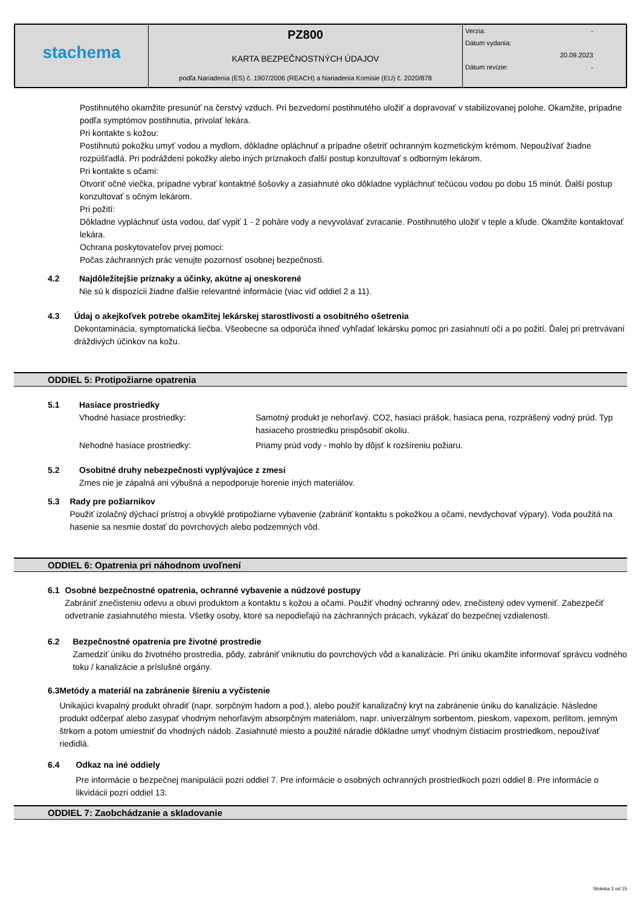| stachema | PZ800 KARTA BEZPEČNOSTNÝCH ÚDAJOV podľa Nariadenia (ES) č. 1907/2006 (REACH) a Nariadenia Komisie (EU) č. 2020/878 | Verzia: - Dátum vydania: 20.09.2023 Dátum revízie: - |
Postihnutého okamžite presunúť na čerstvý vzduch. Pri bezvedomí postihnutého uložiť a dopravovať v stabilizovanej polohe. Okamžite, prípadne podľa symptómov postihnutia, privolať lekára.
Pri kontakte s kožou:
Postihnutú pokožku umyť vodou a mydlom, dôkladne opláchnuť a prípadne ošetriť ochranným kozmetickým krémom. Nepoužívať žiadne rozpúšťadlá. Pri podráždení pokožky alebo iných príznakoch ďalší postup konzultovať s odborným lekárom.
Pri kontakte s očami:
Otvoriť očné viečka, prípadne vybrať kontaktné šošovky a zasiahnuté oko dôkladne vypláchnuť tečúcou vodou po dobu 15 minút. Ďalší postup konzultovať s očným lekárom.
Pri požití:
Dôkladne vypláchnuť ústa vodou, dať vypiť 1 - 2 poháre vody a nevyvolávať zvracanie. Postihnutého uložiť v teple a kľude. Okamžite kontaktovať lekára.
Ochrana poskytovateľov prvej pomoci:
Počas záchranných prác venujte pozornosť osobnej bezpečnosti.
4.2 Najdôležitejšie príznaky a účinky, akútne aj oneskorené
Nie sú k dispozícii žiadne ďalšie relevantné informácie (viac viď oddiel 2 a 11).
4.3 Údaj o akejkoľvek potrebe okamžitej lekárskej starostlivosti a osobitného ošetrenia
Dekontaminácia, symptomatická liečba. Všeobecne sa odporúča ihneď vyhľadať lekársku pomoc pri zasiahnutí očí a po požití. Ďalej pri pretrvávaní dráždivých účinkov na kožu.
ODDIEL 5: Protipožiarne opatrenia
5.1 Hasiace prostriedky
Vhodné hasiace prostriedky: Samotný produkt je nehorľavý. CO2, hasiaci prášok, hasiaca pena, rozprášený vodný prúd. Typ hasiaceho prostriedku prispôsobiť okoliu.
Nehodné hasiace prostriedky: Priamy prúd vody - mohlo by dôjsť k rozšíreniu požiaru.
5.2 Osobitné druhy nebezpečnosti vyplývajúce z zmesi
Zmes nie je zápalná ani výbušná a nepodporuje horenie iných materiálov.
5.3 Rady pre požiarnikov
Použiť izolačný dýchací prístroj a obvyklé protipožiarne vybavenie (zabrániť kontaktu s pokožkou a očami, nevdychovať výpary). Voda použitá na hasenie sa nesmie dostať do povrchových alebo podzemných vôd.
ODDIEL 6: Opatrenia pri náhodnom uvoľnení
6.1 Osobné bezpečnostné opatrenia, ochranné vybavenie a núdzové postupy
Zabrániť znečisteniu odevu a obuvi produktom a kontaktu s kožou a očami. Použiť vhodný ochranný odev, znečistený odev vymeniť. Zabezpečiť odvetranie zasiahnutého miesta. Všetky osoby, ktoré sa nepodieľajú na záchranných prácach, vykázať do bezpečnej vzdialenosti.
6.2 Bezpečnostné opatrenia pre životné prostredie
Zamedziť úniku do životného prostredia, pôdy, zabrániť vniknutiu do povrchových vôd a kanalizácie. Pri úniku okamžite informovať správcu vodného toku / kanalizácie a príslušné orgány.
6.3 Metódy a materiál na zabránenie šíreniu a vyčistenie
Unikajúci kvapalný produkt ohradiť (napr. sorpčným hadom a pod.), alebo použiť kanalizačný kryt na zabránenie úniku do kanalizácie. Následne produkt odčerpať alebo zasypať vhodným nehorľavým absorpčným materiálom, napr. univerzálnym sorbentom, pieskom, vapexom, perlitom, jemným štrkom a potom umiestniť do vhodných nádob. Zasiahnuté miesto a použité náradie dôkladne umyť vhodným čistiacim prostriedkom, nepoužívať riedidlá.
6.4 Odkaz na iné oddiely
Pre informácie o bezpečnej manipulácii pozri oddiel 7. Pre informácie o osobných ochranných prostriedkoch pozri oddiel 8. Pre informácie o likvidácii pozri oddiel 13.
ODDIEL 7: Zaobchádzanie a skladovanie
Stránka 3 od 15